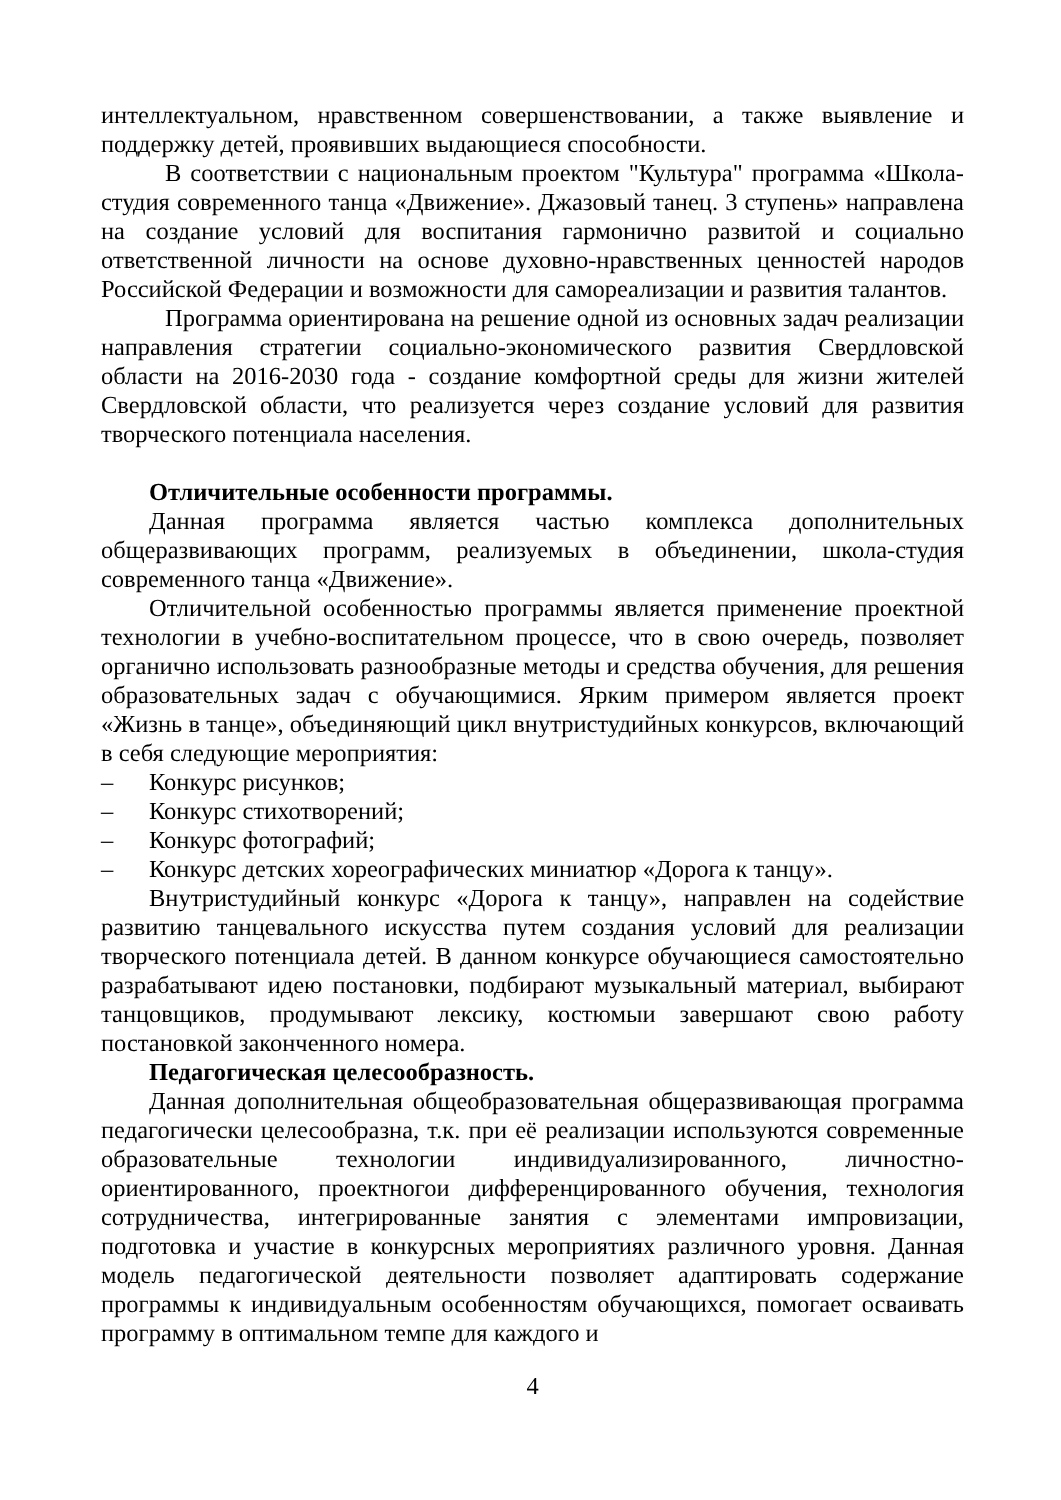интеллектуальном, нравственном совершенствовании, а также выявление и поддержку детей, проявивших выдающиеся способности.
В соответствии с национальным проектом "Культура" программа «Школа-студия современного танца «Движение». Джазовый танец. 3 ступень» направлена на создание условий для воспитания гармонично развитой и социально ответственной личности на основе духовно-нравственных ценностей народов Российской Федерации и возможности для самореализации и развития талантов.
Программа ориентирована на решение одной из основных задач реализации направления стратегии социально-экономического развития Свердловской области на 2016-2030 года - создание комфортной среды для жизни жителей Свердловской области, что реализуется через создание условий для развития творческого потенциала населения.
Отличительные особенности программы.
Данная программа является частью комплекса дополнительных общеразвивающих программ, реализуемых в объединении, школа-студия современного танца «Движение».
Отличительной особенностью программы является применение проектной технологии в учебно-воспитательном процессе, что в свою очередь, позволяет органично использовать разнообразные методы и средства обучения, для решения образовательных задач с обучающимися. Ярким примером является проект «Жизнь в танце», объединяющий цикл внутристудийных конкурсов, включающий в себя следующие мероприятия:
– Конкурс рисунков;
– Конкурс стихотворений;
– Конкурс фотографий;
– Конкурс детских хореографических миниатюр «Дорога к танцу».
Внутристудийный конкурс «Дорога к танцу», направлен на содействие развитию танцевального искусства путем создания условий для реализации творческого потенциала детей. В данном конкурсе обучающиеся самостоятельно разрабатывают идею постановки, подбирают музыкальный материал, выбирают танцовщиков, продумывают лексику, костюмыи завершают свою работу постановкой законченного номера.
Педагогическая целесообразность.
Данная дополнительная общеобразовательная общеразвивающая программа педагогически целесообразна, т.к. при её реализации используются современные образовательные технологии индивидуализированного, личностно-ориентированного, проектногои дифференцированного обучения, технология сотрудничества, интегрированные занятия с элементами импровизации, подготовка и участие в конкурсных мероприятиях различного уровня. Данная модель педагогической деятельности позволяет адаптировать содержание программы к индивидуальным особенностям обучающихся, помогает осваивать программу в оптимальном темпе для каждого и
4